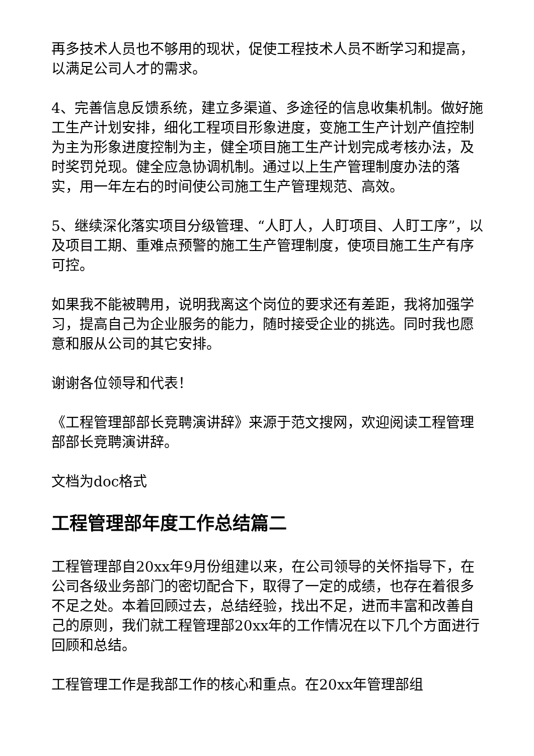再多技术人员也不够用的现状，促使工程技术人员不断学习和提高，以满足公司人才的需求。
4、完善信息反馈系统，建立多渠道、多途径的信息收集机制。做好施工生产计划安排，细化工程项目形象进度，变施工生产计划产值控制为主为形象进度控制为主，健全项目施工生产计划完成考核办法，及时奖罚兑现。健全应急协调机制。通过以上生产管理制度办法的落实，用一年左右的时间使公司施工生产管理规范、高效。
5、继续深化落实项目分级管理、“人盯人，人盯项目、人盯工序”，以及项目工期、重难点预警的施工生产管理制度，使项目施工生产有序可控。
如果我不能被聘用，说明我离这个岗位的要求还有差距，我将加强学习，提高自己为企业服务的能力，随时接受企业的挑选。同时我也愿意和服从公司的其它安排。
谢谢各位领导和代表！
《工程管理部部长竞聘演讲辞》来源于范文搜网，欢迎阅读工程管理部部长竞聘演讲辞。
文档为doc格式
工程管理部年度工作总结篇二
工程管理部自20xx年9月份组建以来，在公司领导的关怀指导下，在公司各级业务部门的密切配合下，取得了一定的成绩，也存在着很多不足之处。本着回顾过去，总结经验，找出不足，进而丰富和改善自己的原则，我们就工程管理部20xx年的工作情况在以下几个方面进行回顾和总结。
工程管理工作是我部工作的核心和重点。在20xx年管理部组